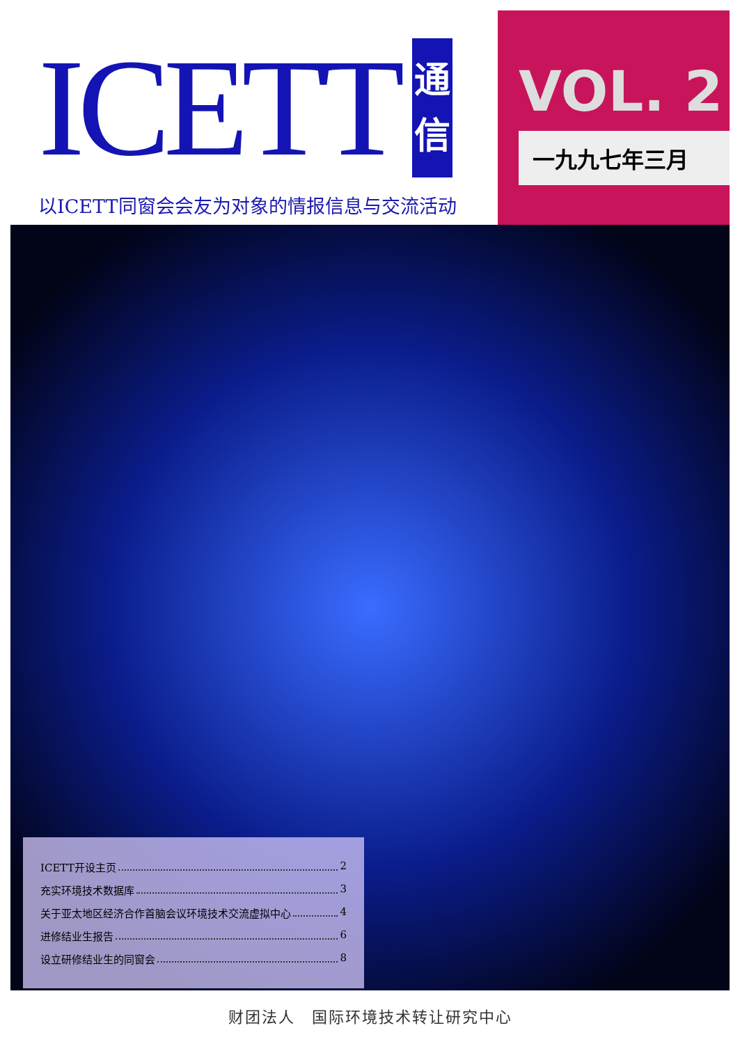ICETT 通
信
以ICETT同窗会会友为对象的情报信息与交流活动
VOL. 2
一九九七年三月
ICETT开设主页 2
充实环境技术数据库 3
关于亚太地区经济合作首脑会议环境技术交流虚拟中心 4
进修结业生报告 6
设立研修结业生的同窗会 8
财团法人　国际环境技术转让研究中心